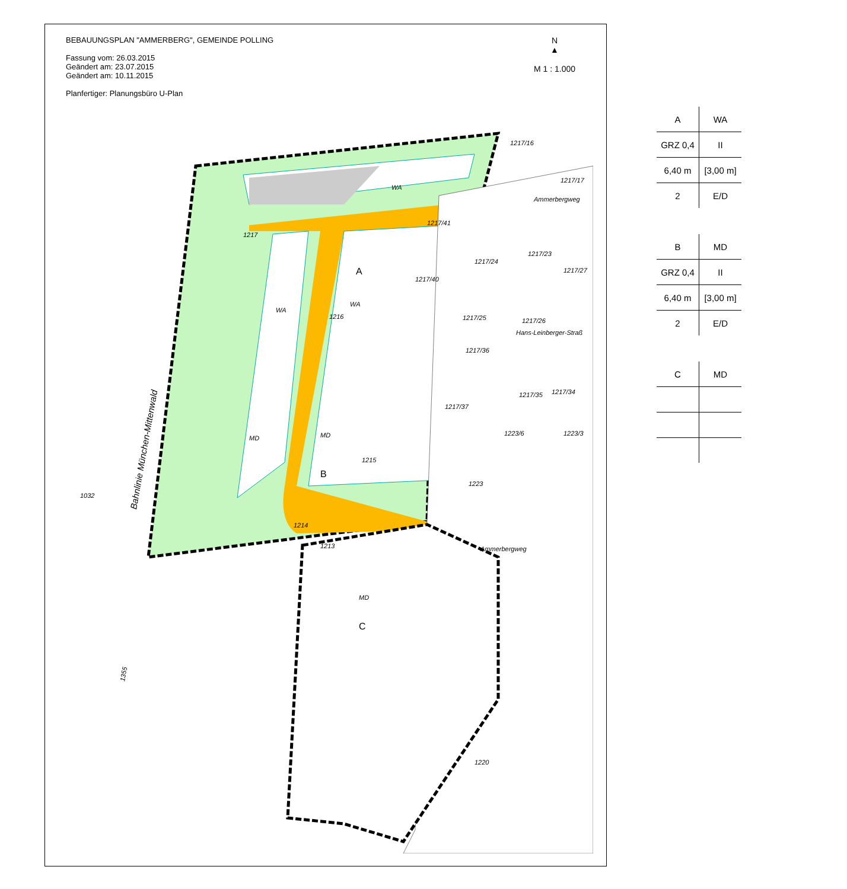BEBAUUNGSPLAN "AMMERBERG", GEMEINDE POLLING
Fassung vom: 26.03.2015
Geändert am: 23.07.2015
Geändert am: 10.11.2015
Planfertiger: Planungsbüro U-Plan
N
▲
M 1 : 1.000
A
B
C
WA
WA
WA
MD
MD
MD
1217/16
1217/17
Ammerbergweg
1217/24
1217/23
1217/27
1217/40
1217/41
1216
1217/25
1217/26
Hans-Leinberger-Straß
1217/36
1217/35
1217/34
1217/37
1223/6
1223/3
1215
1223
1214
1213
Ammerbergweg
1032
1220
1217
Bahnlinie München-Mittenwald
1355
| A | WA |
| GRZ 0,4 | II |
| 6,40 m | [3,00 m] |
| 2 | E/D |
| B | MD |
| GRZ 0,4 | II |
| 6,40 m | [3,00 m] |
| 2 | E/D |
| C | MD |